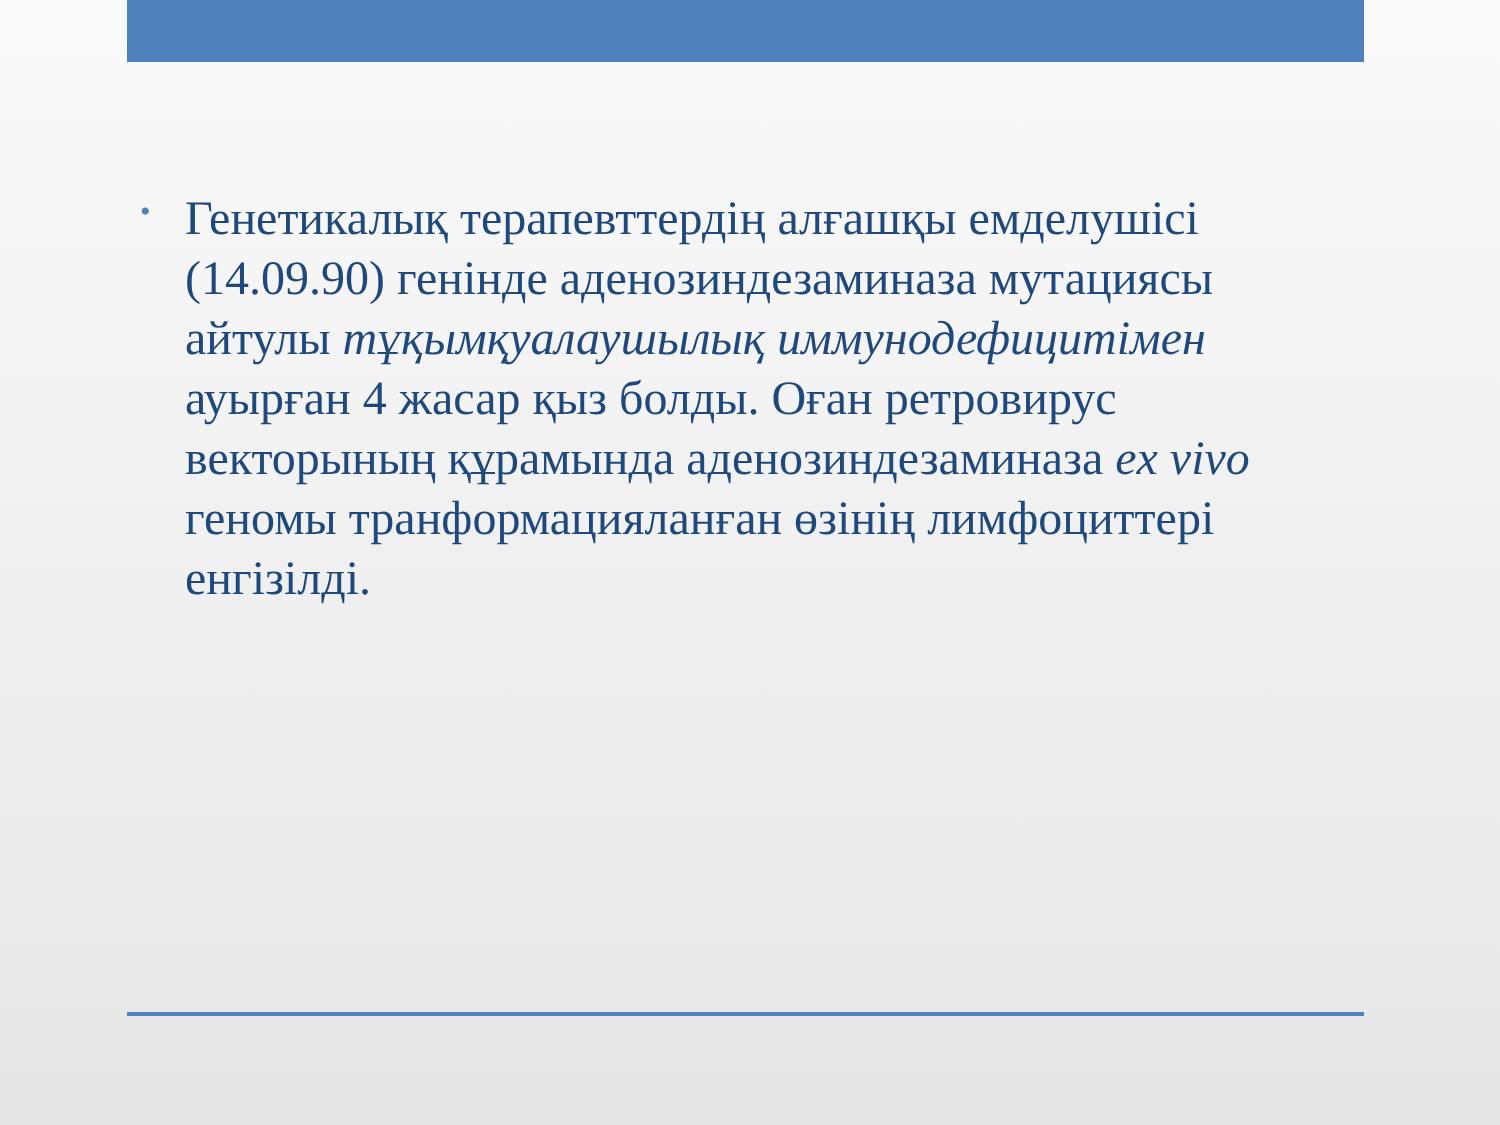•
Генетикалық терапевттердің алғашқы емделушісі (14.09.90) генінде аденозиндезаминаза мутациясы айтулы тұқымқуалаушылық иммунодефицитімен ауырған 4 жасар қыз болды. Оған ретровирус векторының құрамында аденозиндезаминаза ex vivo геномы транформацияланған өзінің лимфоциттері енгізілді.